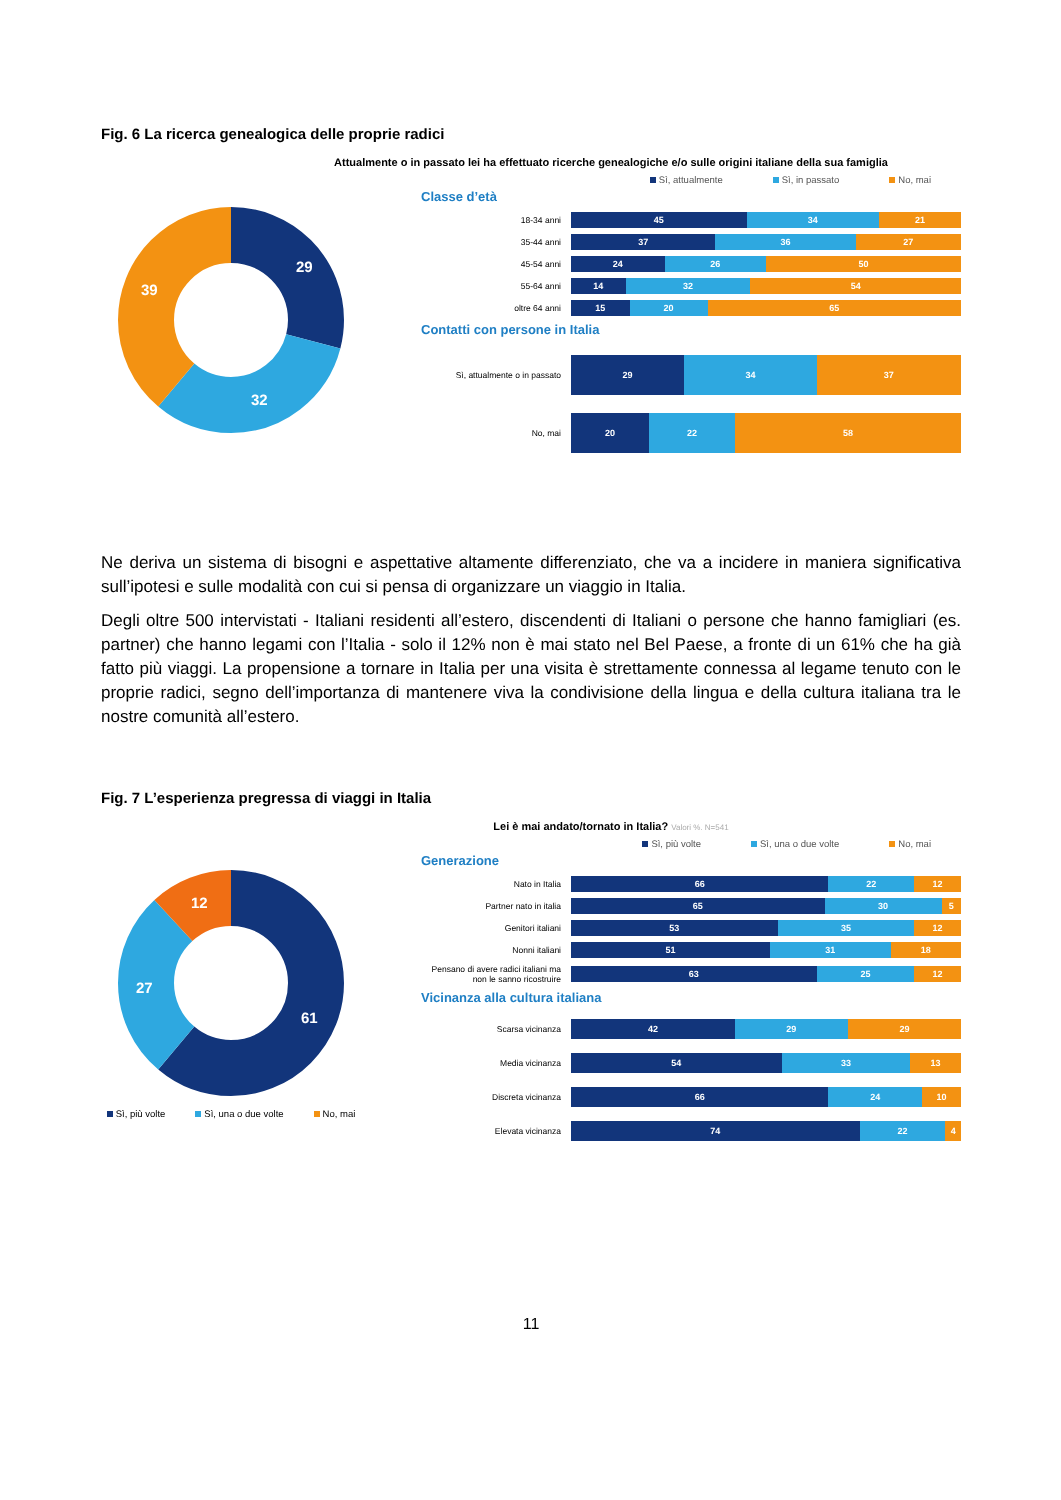Fig. 6 La ricerca genealogica delle proprie radici
Attualmente o in passato lei ha effettuato ricerche genealogiche e/o sulle origini italiane della sua famiglia
29
32
39
Sì, attualmente Sì, in passato No, mai
Classe d’età
18-34 anni
45 34 21
35-44 anni
37 36 27
45-54 anni
24 26 50
55-64 anni
14 32 54
oltre 64 anni
15 20 65
Contatti con persone in Italia
Sì, attualmente o in passato
29 34 37
No, mai
20 22 58
Ne deriva un sistema di bisogni e aspettative altamente differenziato, che va a incidere in maniera significativa sull’ipotesi e sulle modalità con cui si pensa di organizzare un viaggio in Italia.
Degli oltre 500 intervistati - Italiani residenti all’estero, discendenti di Italiani o persone che hanno famigliari (es. partner) che hanno legami con l’Italia - solo il 12% non è mai stato nel Bel Paese, a fronte di un 61% che ha già fatto più viaggi. La propensione a tornare in Italia per una visita è strettamente connessa al legame tenuto con le proprie radici, segno dell’importanza di mantenere viva la condivisione della lingua e della cultura italiana tra le nostre comunità all’estero.
Fig. 7 L’esperienza pregressa di viaggi in Italia
Lei è mai andato/tornato in Italia? Valori %. N=541
61
27
12
Sì, più volte Sì, una o due volte No, mai
Sì, più volte Sì, una o due volte No, mai
Generazione
Nato in Italia
66 22 12
Partner nato in italia
65 30 5
Genitori italiani
53 35 12
Nonni italiani
51 31 18
Pensano di avere radici italiani ma non le sanno ricostruire
63 25 12
Vicinanza alla cultura italiana
Scarsa vicinanza
42 29 29
Media vicinanza
54 33 13
Discreta vicinanza
66 24 10
Elevata vicinanza
74 22 4
11